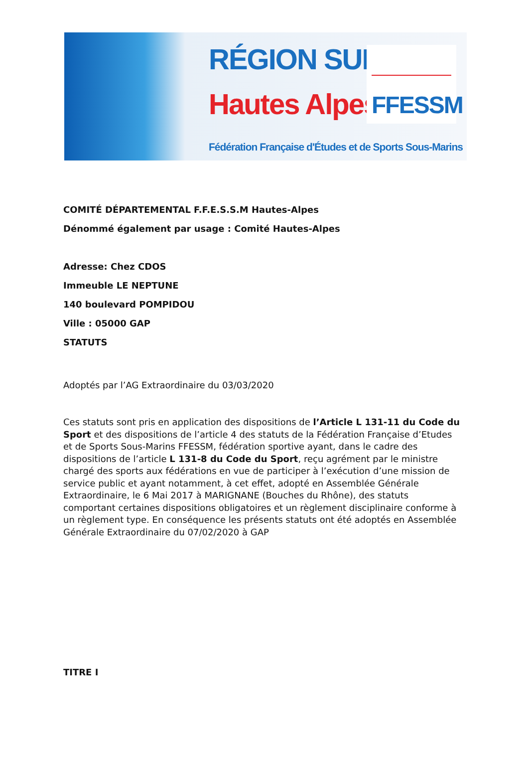RÉGION SUD
Hautes Alpes
FFESSM
Fédération Française d'Études et de Sports Sous-Marins
COMITÉ DÉPARTEMENTAL F.F.E.S.S.M Hautes-Alpes
Dénommé également par usage : Comité Hautes-Alpes
Adresse: Chez CDOS
Immeuble LE NEPTUNE
140 boulevard POMPIDOU
Ville : 05000 GAP
STATUTS
Adoptés par l’AG Extraordinaire du 03/03/2020
Ces statuts sont pris en application des dispositions de l’Article L 131-11 du Code du Sport et des dispositions de l’article 4 des statuts de la Fédération Française d’Etudes et de Sports Sous-Marins FFESSM, fédération sportive ayant, dans le cadre des dispositions de l’article L 131-8 du Code du Sport, reçu agrément par le ministre chargé des sports aux fédérations en vue de participer à l’exécution d’une mission de service public et ayant notamment, à cet effet, adopté en Assemblée Générale Extraordinaire, le 6 Mai 2017 à MARIGNANE (Bouches du Rhône), des statuts comportant certaines dispositions obligatoires et un règlement disciplinaire conforme à un règlement type. En conséquence les présents statuts ont été adoptés en Assemblée Générale Extraordinaire du 07/02/2020 à GAP
TITRE I